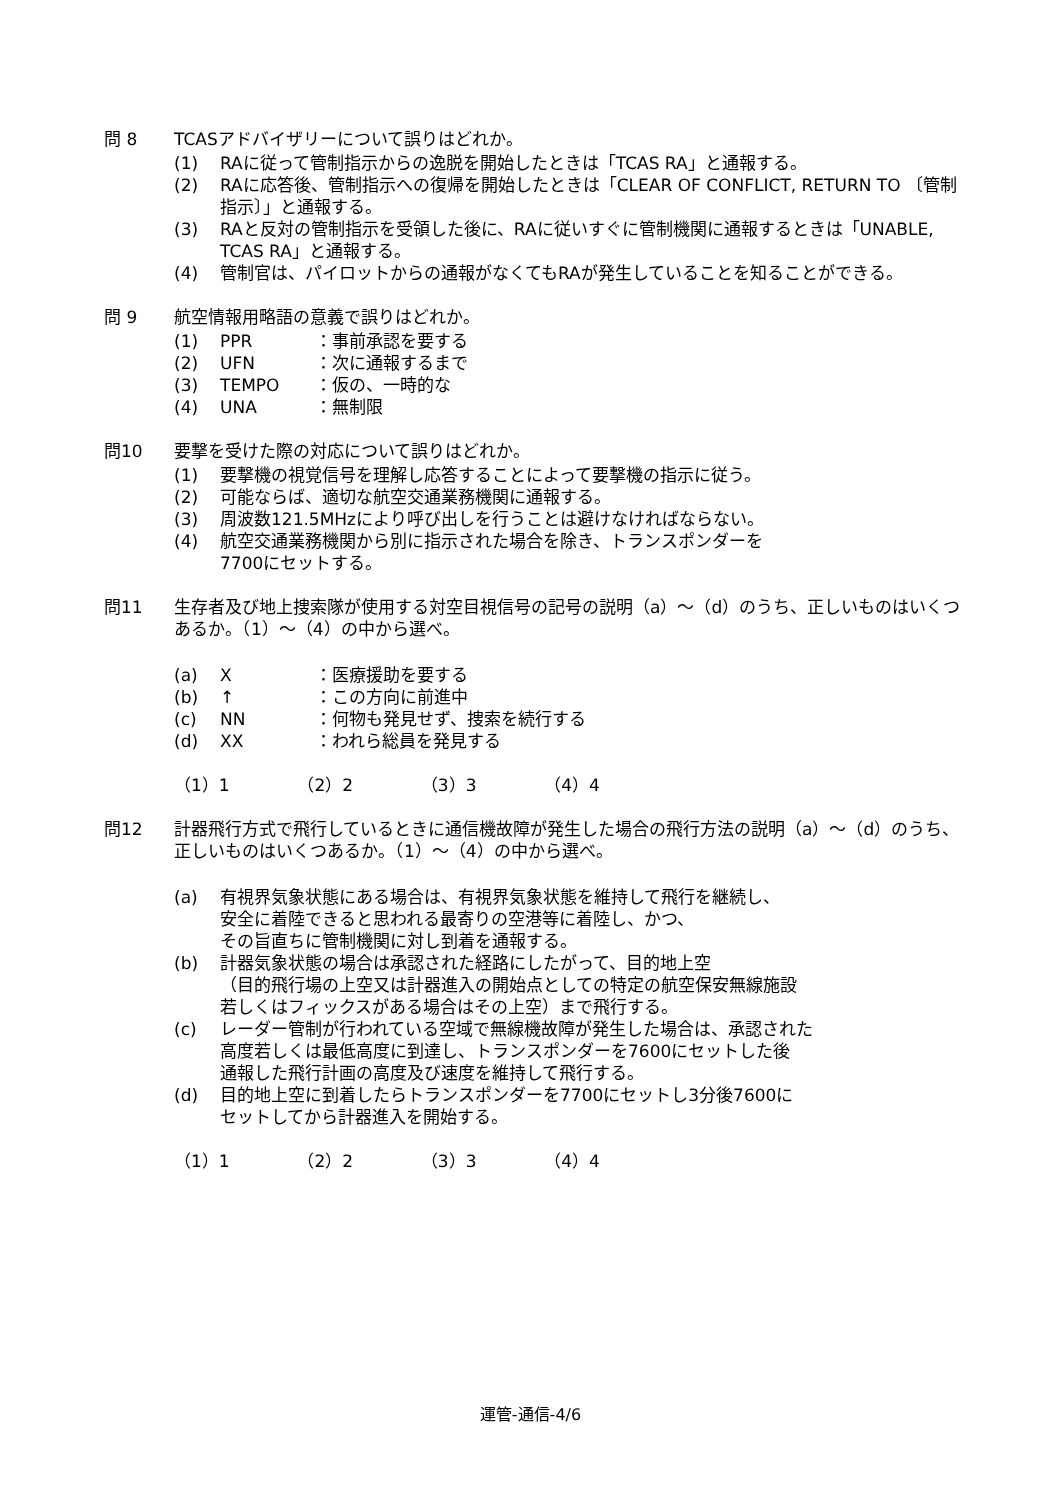問 8 TCASアドバイザリーについて誤りはどれか。
(1) RAに従って管制指示からの逸脱を開始したときは「TCAS RA」と通報する。
(2) RAに応答後、管制指示への復帰を開始したときは「CLEAR OF CONFLICT, RETURN TO 〔管制指示〕」と通報する。
(3) RAと反対の管制指示を受領した後に、RAに従いすぐに管制機関に通報するときは「UNABLE, TCAS RA」と通報する。
(4) 管制官は、パイロットからの通報がなくてもRAが発生していることを知ることができる。
問 9 航空情報用略語の意義で誤りはどれか。
(1) PPR ：事前承認を要する
(2) UFN ：次に通報するまで
(3) TEMPO ：仮の、一時的な
(4) UNA ：無制限
問10 要撃を受けた際の対応について誤りはどれか。
(1) 要撃機の視覚信号を理解し応答することによって要撃機の指示に従う。
(2) 可能ならば、適切な航空交通業務機関に通報する。
(3) 周波数121.5MHzにより呼び出しを行うことは避けなければならない。
(4) 航空交通業務機関から別に指示された場合を除き、トランスポンダーを
7700にセットする。
問11 生存者及び地上捜索隊が使用する対空目視信号の記号の説明（a）～（d）のうち、正しいものはいくつあるか。（1）～（4）の中から選べ。
(a) X ：医療援助を要する
(b) ↑ ：この方向に前進中
(c) NN ：何物も発見せず、捜索を続行する
(d) XX ：われら総員を発見する
（1）1 （2）2 （3）3 （4）4
問12 計器飛行方式で飛行しているときに通信機故障が発生した場合の飛行方法の説明（a）～（d）のうち、正しいものはいくつあるか。（1）～（4）の中から選べ。
(a) 有視界気象状態にある場合は、有視界気象状態を維持して飛行を継続し、
安全に着陸できると思われる最寄りの空港等に着陸し、かつ、
その旨直ちに管制機関に対し到着を通報する。
(b) 計器気象状態の場合は承認された経路にしたがって、目的地上空
（目的飛行場の上空又は計器進入の開始点としての特定の航空保安無線施設
若しくはフィックスがある場合はその上空）まで飛行する。
(c) レーダー管制が行われている空域で無線機故障が発生した場合は、承認された
高度若しくは最低高度に到達し、トランスポンダーを7600にセットした後
通報した飛行計画の高度及び速度を維持して飛行する。
(d) 目的地上空に到着したらトランスポンダーを7700にセットし3分後7600に
セットしてから計器進入を開始する。
（1）1 （2）2 （3）3 （4）4
運管-通信-4/6